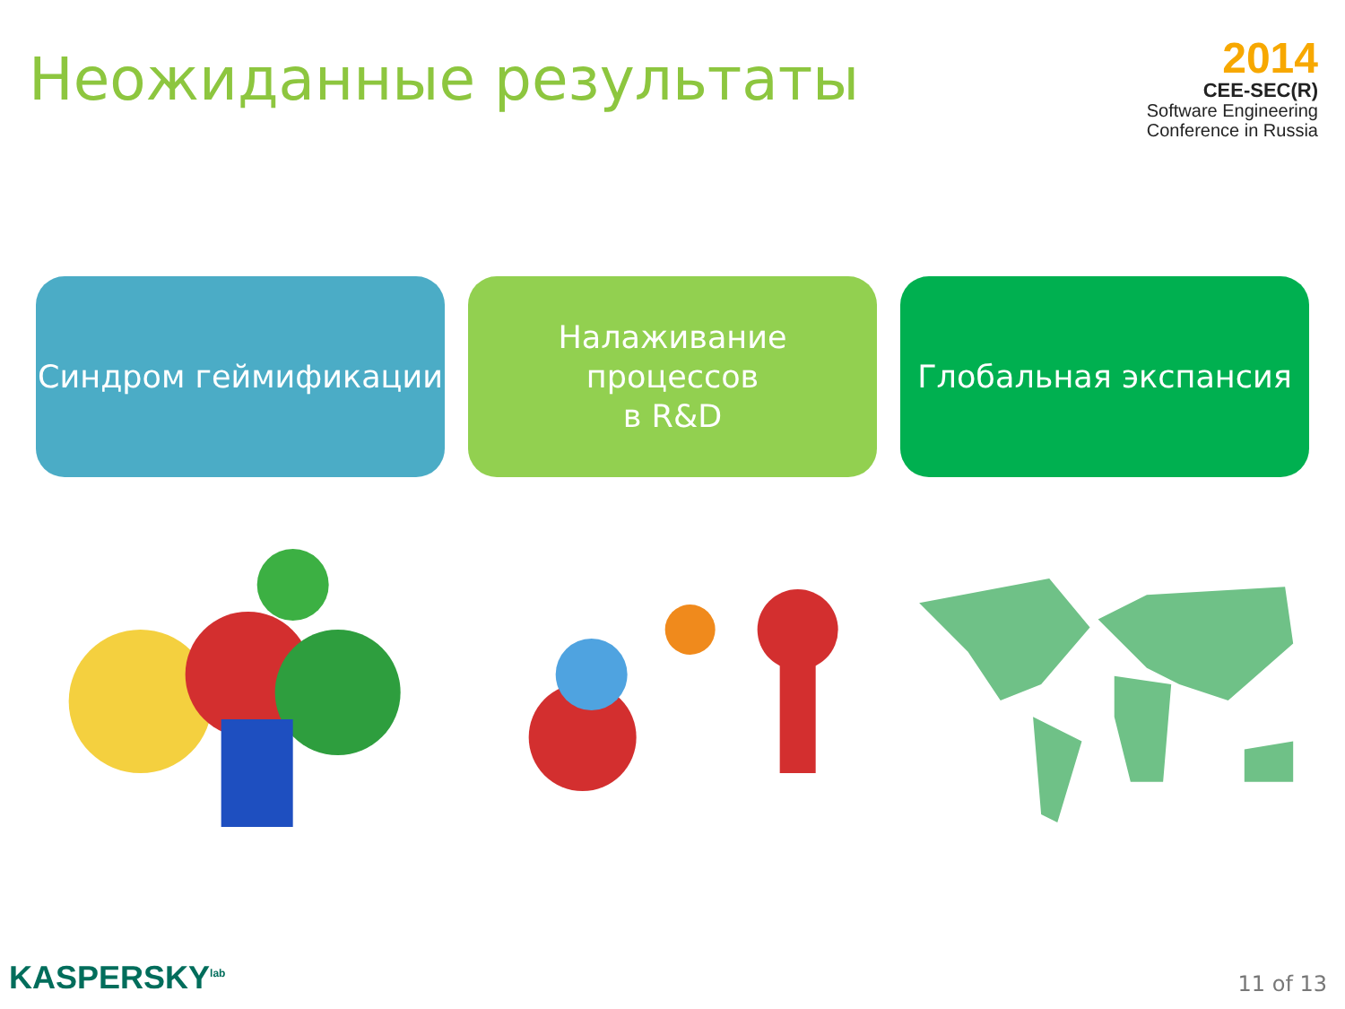Неожиданные результаты
2014
CEE-SEC(R)
Software Engineering
Conference in Russia
Синдром геймификации Налаживание процессов
в R&D
Глобальная экспансия
KASPERSKY<sup>lab</sup>
11 of 13